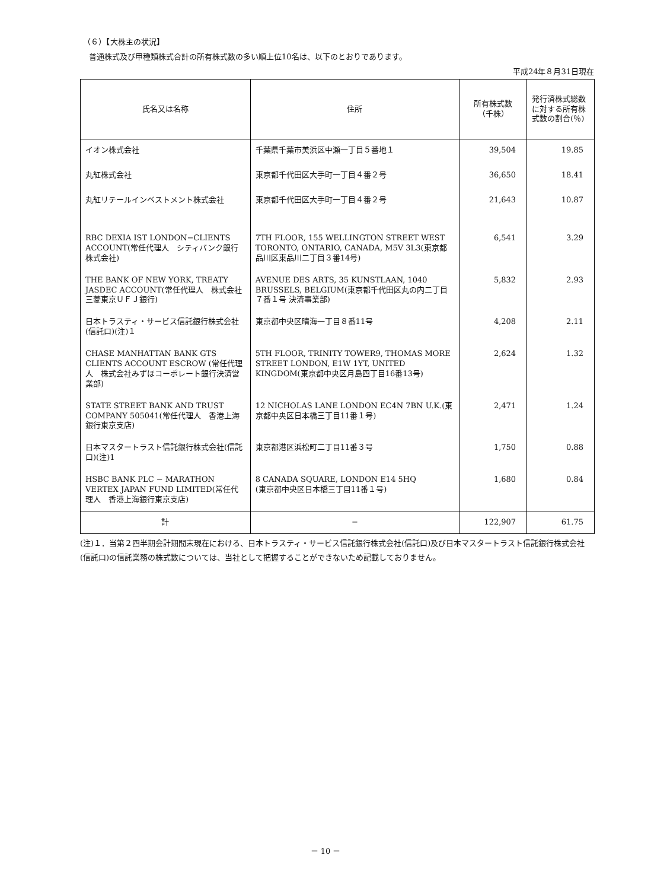（６）【大株主の状況】
普通株式及び甲種類株式合計の所有株式数の多い順上位10名は、以下のとおりであります。
平成24年８月31日現在
| 氏名又は名称 | 住所 | 所有株式数 （千株） | 発行済株式総数に対する所有株式数の割合(％) |
| --- | --- | --- | --- |
| イオン株式会社 | 千葉県千葉市美浜区中瀬一丁目５番地１ | 39,504 | 19.85 |
| 丸紅株式会社 | 東京都千代田区大手町一丁目４番２号 | 36,650 | 18.41 |
| 丸紅リテールインベストメント株式会社 | 東京都千代田区大手町一丁目４番２号 | 21,643 | 10.87 |
| RBC DEXIA IST LONDON−CLIENTS ACCOUNT(常任代理人 シティバンク銀行株式会社) | 7TH FLOOR, 155 WELLINGTON STREET WEST TORONTO, ONTARIO, CANADA, M5V 3L3(東京都品川区東品川二丁目３番14号) | 6,541 | 3.29 |
| THE BANK OF NEW YORK, TREATY JASDEC ACCOUNT(常任代理人 株式会社三菱東京ＵＦＪ銀行) | AVENUE DES ARTS, 35 KUNSTLAAN, 1040 BRUSSELS, BELGIUM(東京都千代田区丸の内二丁目７番１号 決済事業部) | 5,832 | 2.93 |
| 日本トラスティ・サービス信託銀行株式会社(信託口)(注)１ | 東京都中央区晴海一丁目８番11号 | 4,208 | 2.11 |
| CHASE MANHATTAN BANK GTS CLIENTS ACCOUNT ESCROW (常任代理人 株式会社みずほコーポレート銀行決済営業部) | 5TH FLOOR, TRINITY TOWER9, THOMAS MORE STREET LONDON, E1W 1YT, UNITED KINGDOM(東京都中央区月島四丁目16番13号) | 2,624 | 1.32 |
| STATE STREET BANK AND TRUST COMPANY 505041(常任代理人 香港上海銀行東京支店) | 12 NICHOLAS LANE LONDON EC4N 7BN U.K.(東京都中央区日本橋三丁目11番１号) | 2,471 | 1.24 |
| 日本マスタートラスト信託銀行株式会社(信託口)(注)1 | 東京都港区浜松町二丁目11番３号 | 1,750 | 0.88 |
| HSBC BANK PLC − MARATHON VERTEX JAPAN FUND LIMITED(常任代理人 香港上海銀行東京支店) | 8 CANADA SQUARE, LONDON E14 5HQ (東京都中央区日本橋三丁目11番１号) | 1,680 | 0.84 |
| 計 | − | 122,907 | 61.75 |
(注)１．当第２四半期会計期間末現在における、日本トラスティ・サービス信託銀行株式会社(信託口)及び日本マスタートラスト信託銀行株式会社(信託口)の信託業務の株式数については、当社として把握することができないため記載しておりません。
－ 10 －